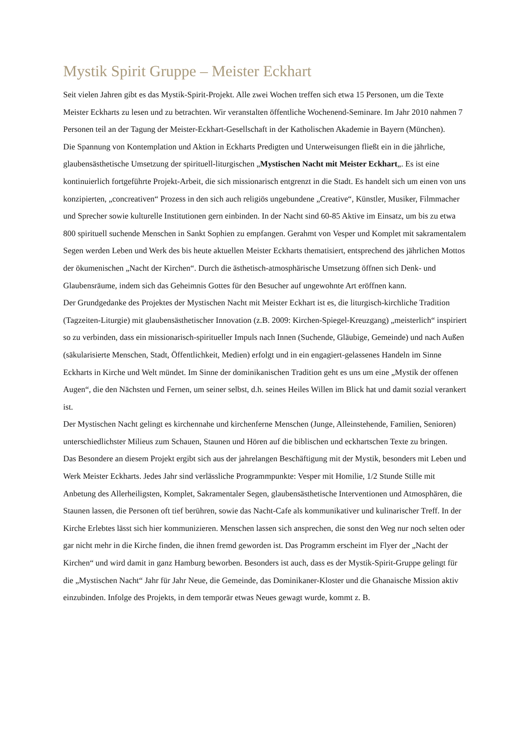Mystik Spirit Gruppe – Meister Eckhart
Seit vielen Jahren gibt es das Mystik-Spirit-Projekt. Alle zwei Wochen treffen sich etwa 15 Personen, um die Texte Meister Eckharts zu lesen und zu betrachten. Wir veranstalten öffentliche Wochenend-Seminare. Im Jahr 2010 nahmen 7 Personen teil an der Tagung der Meister-Eckhart-Gesellschaft in der Katholischen Akademie in Bayern (München).
Die Spannung von Kontemplation und Aktion in Eckharts Predigten und Unterweisungen fließt ein in die jährliche, glaubensästhetische Umsetzung der spirituell-liturgischen „Mystischen Nacht mit Meister Eckhart„. Es ist eine kontinuierlich fortgeführte Projekt-Arbeit, die sich missionarisch entgrenzt in die Stadt. Es handelt sich um einen von uns konzipierten, „concreativen“ Prozess in den sich auch religiös ungebundene „Creative“, Künstler, Musiker, Filmmacher und Sprecher sowie kulturelle Institutionen gern einbinden. In der Nacht sind 60-85 Aktive im Einsatz, um bis zu etwa 800 spirituell suchende Menschen in Sankt Sophien zu empfangen. Gerahmt von Vesper und Komplet mit sakramentalem Segen werden Leben und Werk des bis heute aktuellen Meister Eckharts thematisiert, entsprechend des jährlichen Mottos der ökumenischen „Nacht der Kirchen“. Durch die ästhetisch-atmosphärische Umsetzung öffnen sich Denk- und Glaubensräume, indem sich das Geheimnis Gottes für den Besucher auf ungewohnte Art eröffnen kann.
Der Grundgedanke des Projektes der Mystischen Nacht mit Meister Eckhart ist es, die liturgisch-kirchliche Tradition (Tagzeiten-Liturgie) mit glaubensästhetischer Innovation (z.B. 2009: Kirchen-Spiegel-Kreuzgang) „meisterlich“ inspiriert so zu verbinden, dass ein missionarisch-spiritueller Impuls nach Innen (Suchende, Gläubige, Gemeinde) und nach Außen (säkularisierte Menschen, Stadt, Öffentlichkeit, Medien) erfolgt und in ein engagiert-gelassenes Handeln im Sinne Eckharts in Kirche und Welt mündet. Im Sinne der dominikanischen Tradition geht es uns um eine „Mystik der offenen Augen“, die den Nächsten und Fernen, um seiner selbst, d.h. seines Heiles Willen im Blick hat und damit sozial verankert ist.
Der Mystischen Nacht gelingt es kirchennahe und kirchenferne Menschen (Junge, Alleinstehende, Familien, Senioren) unterschiedlichster Milieus zum Schauen, Staunen und Hören auf die biblischen und eckhartschen Texte zu bringen.
Das Besondere an diesem Projekt ergibt sich aus der jahrelangen Beschäftigung mit der Mystik, besonders mit Leben und Werk Meister Eckharts. Jedes Jahr sind verlässliche Programmpunkte: Vesper mit Homilie, 1/2 Stunde Stille mit Anbetung des Allerheiligsten, Komplet, Sakramentaler Segen, glaubensästhetische Interventionen und Atmosphären, die Staunen lassen, die Personen oft tief berühren, sowie das Nacht-Cafe als kommunikativer und kulinarischer Treff. In der Kirche Erlebtes lässt sich hier kommunizieren. Menschen lassen sich ansprechen, die sonst den Weg nur noch selten oder gar nicht mehr in die Kirche finden, die ihnen fremd geworden ist. Das Programm erscheint im Flyer der „Nacht der Kirchen“ und wird damit in ganz Hamburg beworben. Besonders ist auch, dass es der Mystik-Spirit-Gruppe gelingt für die „Mystischen Nacht“ Jahr für Jahr Neue, die Gemeinde, das Dominikaner-Kloster und die Ghanaische Mission aktiv einzubinden. Infolge des Projekts, in dem temporär etwas Neues gewagt wurde, kommt z. B.